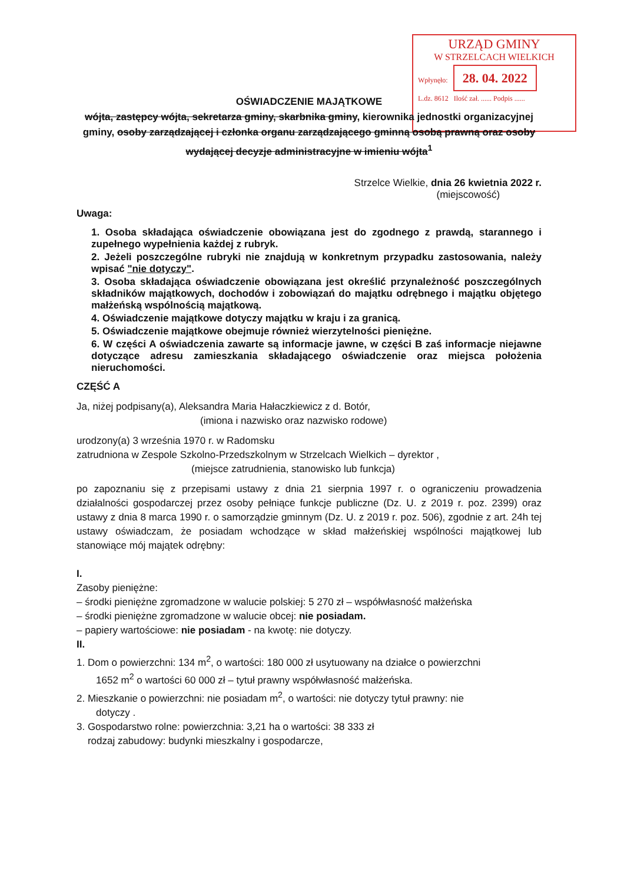URZĄD GMINY
W STRZELCACH WIELKICH
Wpłynęło: 28. 04. 2022
L.dz. 8612 Ilość zał. ...... Podpis ......
OŚWIADCZENIE MAJĄTKOWE
wójta, zastępcy wójta, sekretarza gminy, skarbnika gminy, kierownika jednostki organizacyjnej gminy, osoby zarządzającej i członka organu zarządzającego gminną osobą prawną oraz osoby wydającej decyzje administracyjne w imieniu wójta<sup>1</sup>
Strzelce Wielkie, dnia 26 kwietnia 2022 r.
(miejscowość)
Uwaga:
1. Osoba składająca oświadczenie obowiązana jest do zgodnego z prawdą, starannego i zupełnego wypełnienia każdej z rubryk.
2. Jeżeli poszczególne rubryki nie znajdują w konkretnym przypadku zastosowania, należy wpisać "nie dotyczy".
3. Osoba składająca oświadczenie obowiązana jest określić przynależność poszczególnych składników majątkowych, dochodów i zobowiązań do majątku odrębnego i majątku objętego małżeńską wspólnością majątkową.
4. Oświadczenie majątkowe dotyczy majątku w kraju i za granicą.
5. Oświadczenie majątkowe obejmuje również wierzytelności pieniężne.
6. W części A oświadczenia zawarte są informacje jawne, w części B zaś informacje niejawne dotyczące adresu zamieszkania składającego oświadczenie oraz miejsca położenia nieruchomości.
CZĘŚĆ A
Ja, niżej podpisany(a), Aleksandra Maria Hałaczkiewicz z d. Botór,
(imiona i nazwisko oraz nazwisko rodowe)
urodzony(a) 3 września 1970 r. w Radomsku
zatrudniona w Zespole Szkolno-Przedszkolnym w Strzelcach Wielkich – dyrektor ,
(miejsce zatrudnienia, stanowisko lub funkcja)
po zapoznaniu się z przepisami ustawy z dnia 21 sierpnia 1997 r. o ograniczeniu prowadzenia działalności gospodarczej przez osoby pełniące funkcje publiczne (Dz. U. z 2019 r. poz. 2399) oraz ustawy z dnia 8 marca 1990 r. o samorządzie gminnym (Dz. U. z 2019 r. poz. 506), zgodnie z art. 24h tej ustawy oświadczam, że posiadam wchodzące w skład małżeńskiej wspólności majątkowej lub stanowiące mój majątek odrębny:
I.
Zasoby pieniężne:
– środki pieniężne zgromadzone w walucie polskiej: 5 270 zł – współwłasność małżeńska
– środki pieniężne zgromadzone w walucie obcej: nie posiadam.
– papiery wartościowe: nie posiadam - na kwotę: nie dotyczy.
II.
1. Dom o powierzchni: 134 m<sup>2</sup>, o wartości: 180 000 zł usytuowany na działce o powierzchni
1652 m<sup>2</sup> o wartości 60 000 zł – tytuł prawny współwłasność małżeńska.
2. Mieszkanie o powierzchni: nie posiadam m<sup>2</sup>, o wartości: nie dotyczy tytuł prawny: nie
dotyczy .
3. Gospodarstwo rolne: powierzchnia: 3,21 ha o wartości: 38 333 zł
rodzaj zabudowy: budynki mieszkalny i gospodarcze,